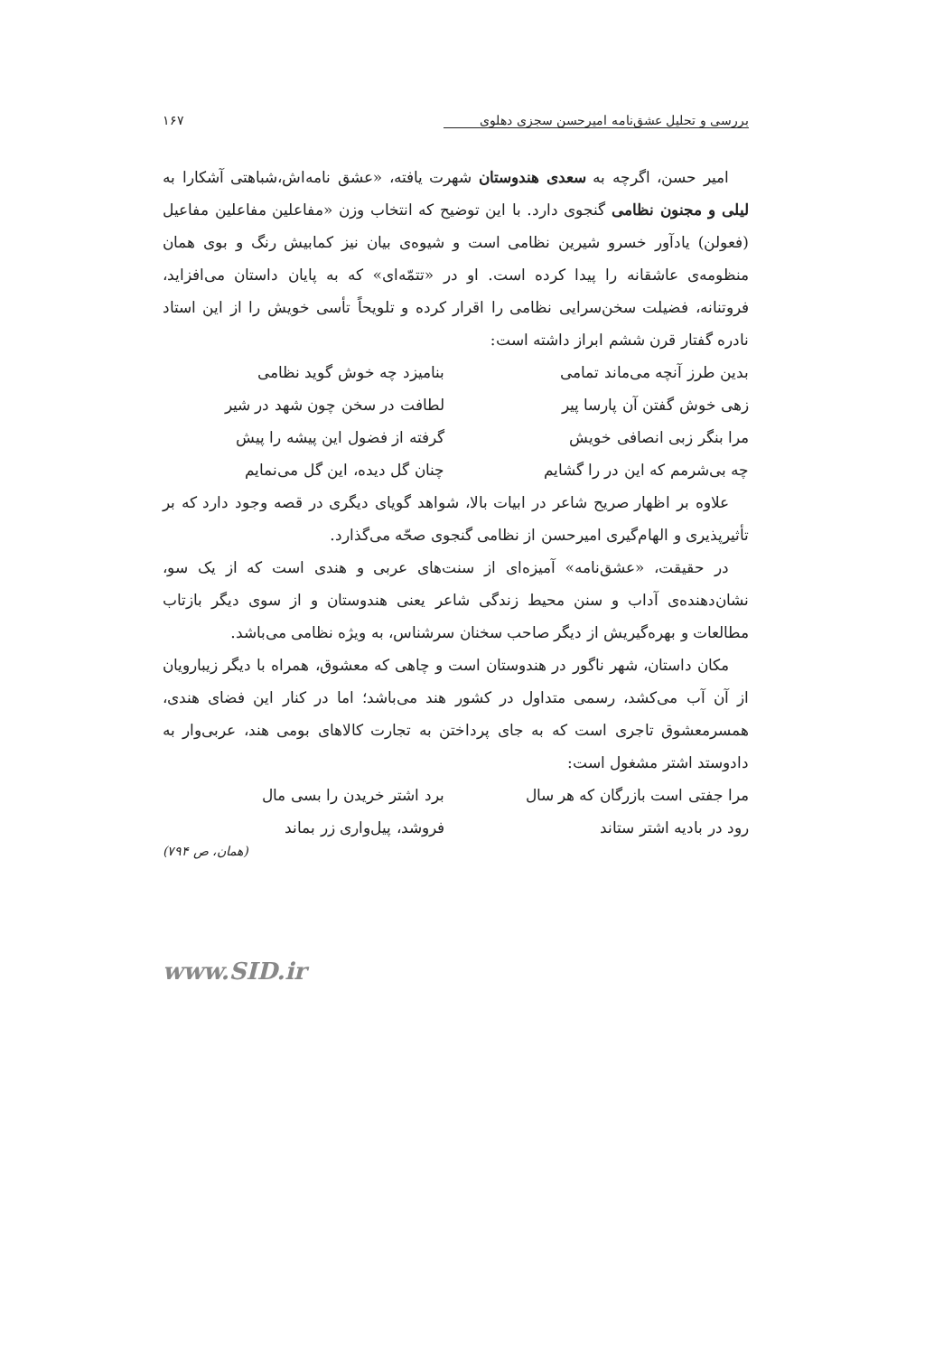بررسی و تحلیل عشق‌نامه امیرحسن سجزی دهلوی ۱۶۷
امیر حسن، اگرچه به سعدی هندوستان شهرت یافته، «عشق نامه‌اش،شباهتی آشکارا به لیلی و مجنون نظامی گنجوی دارد. با این توضیح که انتخاب وزن «مفاعلین مفاعلین مفاعیل (فعولن) یادآور خسرو شیرین نظامی است و شیوه‌ی بیان نیز کمابیش رنگ و بوی همان منظومه‌ی عاشقانه را پیدا کرده است. او در «تتمّه‌ای» که به پایان داستان می‌افزاید، فروتنانه، فضیلت سخن‌سرایی نظامی را اقرار کرده و تلویحاً تأسی خویش را از این استاد نادره گفتار قرن ششم ابراز داشته است:
بدین طرز آنچه می‌ماند تمامی بنامیزد چه خوش گوید نظامی
زهی خوش گفتن آن پارسا پیر لطافت در سخن چون شهد در شیر
مرا بنگر زبی انصافی خویش گرفته از فضول این پیشه را پیش
چه بی‌شرمم که این در را گشایم چنان گل دیده، این گل می‌نمایم
علاوه بر اظهار صریح شاعر در ابیات بالا، شواهد گویای دیگری در قصه وجود دارد که بر تأثیرپذیری و الهام‌گیری امیرحسن از نظامی گنجوی صحّه می‌گذارد.
در حقیقت، «عشق‌نامه» آمیزه‌ای از سنت‌های عربی و هندی است که از یک سو، نشان‌دهنده‌ی آداب و سنن محیط زندگی شاعر یعنی هندوستان و از سوی دیگر بازتاب مطالعات و بهره‌گیریش از دیگر صاحب سخنان سرشناس، به ویژه نظامی می‌باشد.
مکان داستان، شهر ناگور در هندوستان است و چاهی که معشوق، همراه با دیگر زیبارویان از آن آب می‌کشد، رسمی متداول در کشور هند می‌باشد؛ اما در کنار این فضای هندی، همسرمعشوق تاجری است که به جای پرداختن به تجارت کالاهای بومی هند، عربی‌وار به دادوستد اشتر مشغول است:
مرا جفتی است بازرگان که هر سال برد اشتر خریدن را بسی مال
رود در بادیه اشتر ستاند فروشد، پیل‌واری زر بماند
(همان، ص ۷۹۴)
www.SID.ir